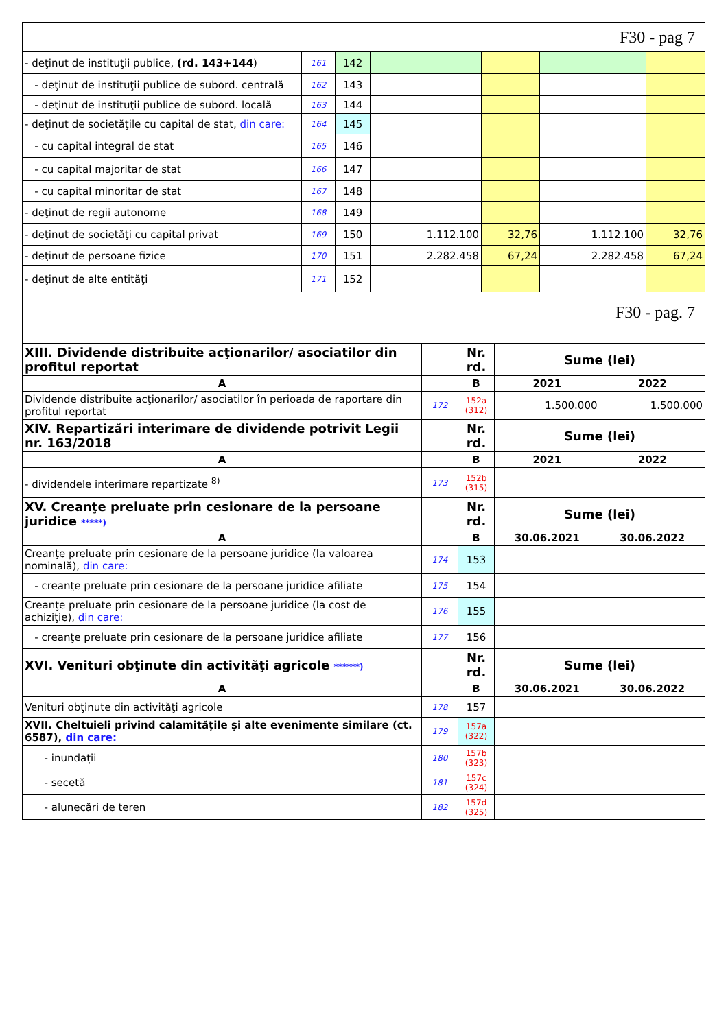F30 - pag 7
| - deţinut de instituţii publice, (rd. 143+144 ) | 161 | 142 | | | | |
| - deţinut de instituţii publice de subord. centrală | 162 | 143 | | | | |
| - deţinut de instituţii publice de subord. locală | 163 | 144 | | | | |
| - deţinut de societăţile cu capital de stat, din care: | 164 | 145 | | | | |
| - cu capital integral de stat | 165 | 146 | | | | |
| - cu capital majoritar de stat | 166 | 147 | | | | |
| - cu capital minoritar de stat | 167 | 148 | | | | |
| - deţinut de regii autonome | 168 | 149 | | | | |
| - deţinut de societăţi cu capital privat | 169 | 150 | 1.112.100 | 32,76 | 1.112.100 | 32,76 |
| - deţinut de persoane fizice | 170 | 151 | 2.282.458 | 67,24 | 2.282.458 | 67,24 |
| - deţinut de alte entităţi | 171 | 152 | | | | |
F30 - pag. 7
| XIII. Dividende distribuite acţionarilor/ asociatilor din profitul reportat | | Nr. rd. | Sume (lei) | |
| A | | B | 2021 | 2022 |
| Dividende distribuite acţionarilor/ asociatilor în perioada de raportare din profitul reportat | 172 | 152a (312) | 1.500.000 | 1.500.000 |
| XIV. Repartizări interimare de dividende potrivit Legii nr. 163/2018 | | Nr. rd. | Sume (lei) | |
| A | | B | 2021 | 2022 |
| - dividendele interimare repartizate <sup>8)</sup> | 173 | 152b (315) | | |
| XV. Creanţe preluate prin cesionare de la persoane juridice *****) | | Nr. rd. | Sume (lei) | |
| A | | B | 30.06.2021 | 30.06.2022 |
| Creanţe preluate prin cesionare de la persoane juridice (la valoarea nominală), din care: | 174 | 153 | | |
| - creanţe preluate prin cesionare de la persoane juridice afiliate | 175 | 154 | | |
| Creanţe preluate prin cesionare de la persoane juridice (la cost de achiziţie), din care: | 176 | 155 | | |
| - creanţe preluate prin cesionare de la persoane juridice afiliate | 177 | 156 | | |
| XVI. Venituri obţinute din activităţi agricole ******) | | Nr. rd. | Sume (lei) | |
| A | | B | 30.06.2021 | 30.06.2022 |
| Venituri obţinute din activităţi agricole | 178 | 157 | | |
| XVII. Cheltuieli privind calamitățile și alte evenimente similare (ct. 6587), din care: | 179 | 157a (322) | | |
| - inundații | 180 | 157b (323) | | |
| - secetă | 181 | 157c (324) | | |
| - alunecări de teren | 182 | 157d (325) | | |